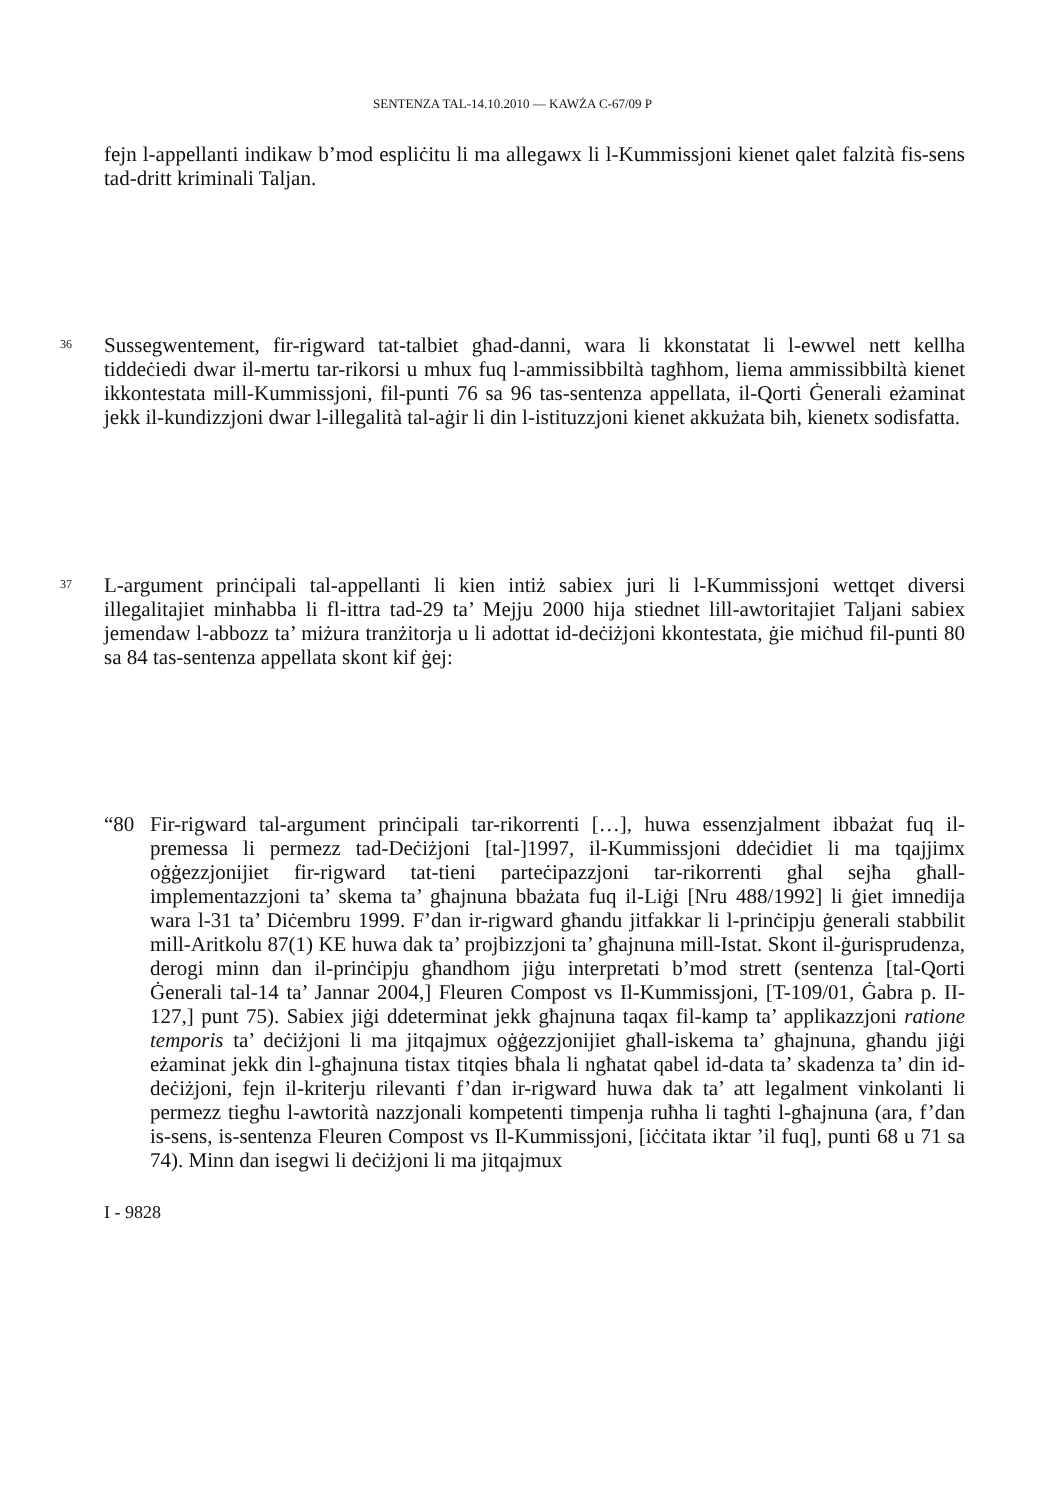SENTENZA TAL-14.10.2010 — KAWŻA C-67/09 P
fejn l-appellanti indikaw b’mod espliċitu li ma allegawx li l-Kummissjoni kienet qalet falzità fis-sens tad-dritt kriminali Taljan.
36
Sussegwentement, fir-rigward tat-talbiet għad-danni, wara li kkonstatat li l-ewwel nett kellha tiddeċiedi dwar il-mertu tar-rikorsi u mhux fuq l-ammissibbiltà tagħhom, liema ammissibbiltà kienet ikkontestata mill-Kummissjoni, fil-punti 76 sa 96 tas-sentenza appellata, il-Qorti Ġenerali eżaminat jekk il-kundizzjoni dwar l-illegalità tal-aġir li din l-istituzzjoni kienet akkużata bih, kienetx sodisfatta.
37
L-argument prinċipali tal-appellanti li kien intiż sabiex juri li l-Kummissjoni wettqet diversi illegalitajiet minħabba li fl-ittra tad-29 ta’ Mejju 2000 hija stiednet lill-awtoritajiet Taljani sabiex jemendaw l-abbozz ta’ miżura tranżitorja u li adottat id-deċiżjoni kkontestata, ġie miċħud fil-punti 80 sa 84 tas-sentenza appellata skont kif ġej:
“80
Fir-rigward tal-argument prinċipali tar-rikorrenti […], huwa essenzjalment ibbażat fuq il-premessa li permezz tad-Deċiżjoni [tal-]1997, il-Kummissjoni ddeċidiet li ma tqajjimx oġġezzjonijiet fir-rigward tat-tieni parteċipazzjoni tar-rikorrenti għal sejħa għall-implementazzjoni ta’ skema ta’ għajnuna bbażata fuq il-Liġi [Nru 488/1992] li ġiet imnedija wara l-31 ta’ Diċembru 1999. F’dan ir-rigward għandu jitfakkar li l-prinċipju ġenerali stabbilit mill-Aritkolu 87(1) KE huwa dak ta’ projbizzjoni ta’ għajnuna mill-Istat. Skont il-ġurisprudenza, derogi minn dan il-prinċipju għandhom jiġu interpretati b’mod strett (sentenza [tal-Qorti Ġenerali tal-14 ta’ Jannar 2004,] Fleuren Compost vs Il-Kummissjoni, [T-109/01, Ġabra p. II-127,] punt 75). Sabiex jiġi ddeterminat jekk għajnuna taqax fil-kamp ta’ applikazzjoni ratione temporis ta’ deċiżjoni li ma jitqajmux oġġezzjonijiet għall-iskema ta’ għajnuna, għandu jiġi eżaminat jekk din l-għajnuna tistax titqies bħala li ngħatat qabel id-data ta’ skadenza ta’ din id-deċiżjoni, fejn il-kriterju rilevanti f’dan ir-rigward huwa dak ta’ att legalment vinkolanti li permezz tiegħu l-awtorità nazzjonali kompetenti timpenja ruħha li tagħti l-għajnuna (ara, f’dan is-sens, is-sentenza Fleuren Compost vs Il-Kummissjoni, [iċċitata iktar ’il fuq], punti 68 u 71 sa 74). Minn dan isegwi li deċiżjoni li ma jitqajmux
I - 9828